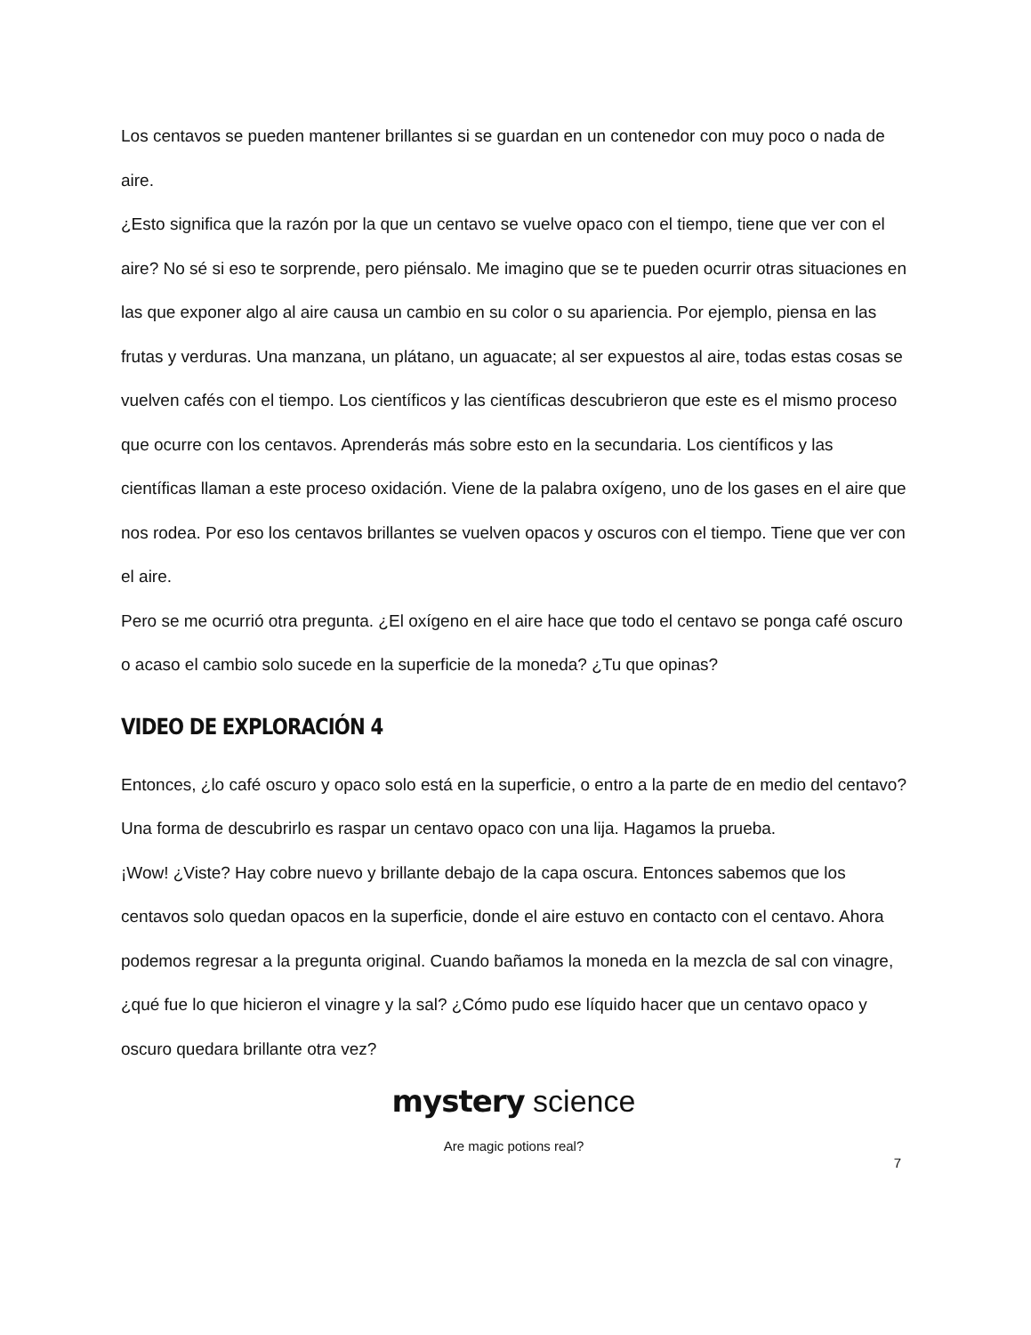Los centavos se pueden mantener brillantes si se guardan en un contenedor con muy poco o nada de aire.
¿Esto significa que la razón por la que un centavo se vuelve opaco con el tiempo, tiene que ver con el aire? No sé si eso te sorprende, pero piénsalo. Me imagino que se te pueden ocurrir otras situaciones en las que exponer algo al aire causa un cambio en su color o su apariencia. Por ejemplo, piensa en las frutas y verduras. Una manzana, un plátano, un aguacate; al ser expuestos al aire, todas estas cosas se vuelven cafés con el tiempo. Los científicos y las científicas descubrieron que este es el mismo proceso que ocurre con los centavos. Aprenderás más sobre esto en la secundaria. Los científicos y las científicas llaman a este proceso oxidación. Viene de la palabra oxígeno, uno de los gases en el aire que nos rodea. Por eso los centavos brillantes se vuelven opacos y oscuros con el tiempo. Tiene que ver con el aire.
Pero se me ocurrió otra pregunta. ¿El oxígeno en el aire hace que todo el centavo se ponga café oscuro o acaso el cambio solo sucede en la superficie de la moneda? ¿Tu que opinas?
VIDEO DE EXPLORACIÓN 4
Entonces, ¿lo café oscuro y opaco solo está en la superficie, o entro a la parte de en medio del centavo? Una forma de descubrirlo es raspar un centavo opaco con una lija. Hagamos la prueba.
¡Wow! ¿Viste? Hay cobre nuevo y brillante debajo de la capa oscura. Entonces sabemos que los centavos solo quedan opacos en la superficie, donde el aire estuvo en contacto con el centavo. Ahora podemos regresar a la pregunta original. Cuando bañamos la moneda en la mezcla de sal con vinagre, ¿qué fue lo que hicieron el vinagre y la sal? ¿Cómo pudo ese líquido hacer que un centavo opaco y oscuro quedara brillante otra vez?
mystery science
Are magic potions real?
7